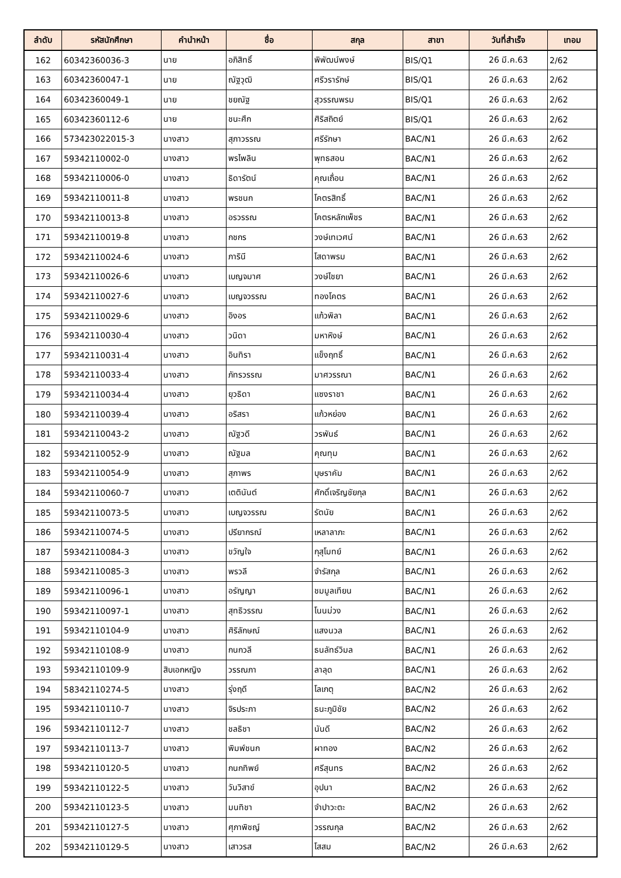| ลำดับ | รหัสนักศึกษา | คำนำหน้า | ชื่อ | สกุล | สาขา | วันที่สำเร็จ | เทอม |
| --- | --- | --- | --- | --- | --- | --- | --- |
| 162 | 60342360036-3 | นาย | อภิสิทธิ์ | พิพัฒน์พงษ์ | BIS/Q1 | 26 มี.ค.63 | 2/62 |
| 163 | 60342360047-1 | นาย | ณัฐวุฒิ | ศรีวรารักษ์ | BIS/Q1 | 26 มี.ค.63 | 2/62 |
| 164 | 60342360049-1 | นาย | ชยณัฐ | สุวรรณพรม | BIS/Q1 | 26 มี.ค.63 | 2/62 |
| 165 | 60342360112-6 | นาย | ชนะศึก | ศิริสถิตย์ | BIS/Q1 | 26 มี.ค.63 | 2/62 |
| 166 | 573423022015-3 | นางสาว | สุภาวรรณ | ศรีรักษา | BAC/N1 | 26 มี.ค.63 | 2/62 |
| 167 | 59342110002-0 | นางสาว | พรไพลิน | พุทธสอน | BAC/N1 | 26 มี.ค.63 | 2/62 |
| 168 | 59342110006-0 | นางสาว | ธิดารัตน์ | คุณเถื่อน | BAC/N1 | 26 มี.ค.63 | 2/62 |
| 169 | 59342110011-8 | นางสาว | พรชนก | โคตรสิทธิ์ | BAC/N1 | 26 มี.ค.63 | 2/62 |
| 170 | 59342110013-8 | นางสาว | อรวรรณ | โคตรหลักเพ็ชร | BAC/N1 | 26 มี.ค.63 | 2/62 |
| 171 | 59342110019-8 | นางสาว | กชกร | วงษ์เทเวศน์ | BAC/N1 | 26 มี.ค.63 | 2/62 |
| 172 | 59342110024-6 | นางสาว | ภารินี | โสดาพรม | BAC/N1 | 26 มี.ค.63 | 2/62 |
| 173 | 59342110026-6 | นางสาว | เบญจมาศ | วงษ์ไชยา | BAC/N1 | 26 มี.ค.63 | 2/62 |
| 174 | 59342110027-6 | นางสาว | เบญจวรรณ | ทองโคตร | BAC/N1 | 26 มี.ค.63 | 2/62 |
| 175 | 59342110029-6 | นางสาว | อิงอร | แก้วพิลา | BAC/N1 | 26 มี.ค.63 | 2/62 |
| 176 | 59342110030-4 | นางสาว | วนิดา | มหาหิงษ์ | BAC/N1 | 26 มี.ค.63 | 2/62 |
| 177 | 59342110031-4 | นางสาว | อินทิรา | แข็งฤทธิ์ | BAC/N1 | 26 มี.ค.63 | 2/62 |
| 178 | 59342110033-4 | นางสาว | ภัทรวรรณ | มาศวรรณา | BAC/N1 | 26 มี.ค.63 | 2/62 |
| 179 | 59342110034-4 | นางสาว | ยุวธิดา | แซงราชา | BAC/N1 | 26 มี.ค.63 | 2/62 |
| 180 | 59342110039-4 | นางสาว | อริสรา | แก้วหย่อง | BAC/N1 | 26 มี.ค.63 | 2/62 |
| 181 | 59342110043-2 | นางสาว | ณัฐวดี | วรพันธ์ | BAC/N1 | 26 มี.ค.63 | 2/62 |
| 182 | 59342110052-9 | นางสาว | ณัฐมล | คุณทุม | BAC/N1 | 26 มี.ค.63 | 2/62 |
| 183 | 59342110054-9 | นางสาว | สุภาพร | บุษราคัม | BAC/N1 | 26 มี.ค.63 | 2/62 |
| 184 | 59342110060-7 | นางสาว | เตตินันต์ | ศักดิ์เจริญชัยกุล | BAC/N1 | 26 มี.ค.63 | 2/62 |
| 185 | 59342110073-5 | นางสาว | เบญจวรรณ | รัตนัย | BAC/N1 | 26 มี.ค.63 | 2/62 |
| 186 | 59342110074-5 | นางสาว | ปรียากรณ์ | เหลาลาภะ | BAC/N1 | 26 มี.ค.63 | 2/62 |
| 187 | 59342110084-3 | นางสาว | ขวัญใจ | กุสุโมทย์ | BAC/N1 | 26 มี.ค.63 | 2/62 |
| 188 | 59342110085-3 | นางสาว | พรวลี | จำรัสกุล | BAC/N1 | 26 มี.ค.63 | 2/62 |
| 189 | 59342110096-1 | นางสาว | อรัญญา | ชมมูลเทียน | BAC/N1 | 26 มี.ค.63 | 2/62 |
| 190 | 59342110097-1 | นางสาว | สุทธิวรรณ | โนนม่วง | BAC/N1 | 26 มี.ค.63 | 2/62 |
| 191 | 59342110104-9 | นางสาว | ศิริลักษณ์ | แสงนวล | BAC/N1 | 26 มี.ค.63 | 2/62 |
| 192 | 59342110108-9 | นางสาว | กนกวลี | ธนลัทธ์วิมล | BAC/N1 | 26 มี.ค.63 | 2/62 |
| 193 | 59342110109-9 | สิบเอกหญิง | วรรณภา | ลาลุด | BAC/N1 | 26 มี.ค.63 | 2/62 |
| 194 | 58342110274-5 | นางสาว | รุ่งฤดี | โลเกตุ | BAC/N2 | 26 มี.ค.63 | 2/62 |
| 195 | 59342110110-7 | นางสาว | จิรประภา | ธนะภูมิชัย | BAC/N2 | 26 มี.ค.63 | 2/62 |
| 196 | 59342110112-7 | นางสาว | ชลธิชา | นันดี | BAC/N2 | 26 มี.ค.63 | 2/62 |
| 197 | 59342110113-7 | นางสาว | พิมพ์ชนก | ผาทอง | BAC/N2 | 26 มี.ค.63 | 2/62 |
| 198 | 59342110120-5 | นางสาว | กนกทิพย์ | ศรีสุนทร | BAC/N2 | 26 มี.ค.63 | 2/62 |
| 199 | 59342110122-5 | นางสาว | วันวิสาข์ | อุปนา | BAC/N2 | 26 มี.ค.63 | 2/62 |
| 200 | 59342110123-5 | นางสาว | มนทิชา | จำปาวะตะ | BAC/N2 | 26 มี.ค.63 | 2/62 |
| 201 | 59342110127-5 | นางสาว | ศุภาพิชญ์ | วรรณกุล | BAC/N2 | 26 มี.ค.63 | 2/62 |
| 202 | 59342110129-5 | นางสาว | เสาวรส | โสสม | BAC/N2 | 26 มี.ค.63 | 2/62 |